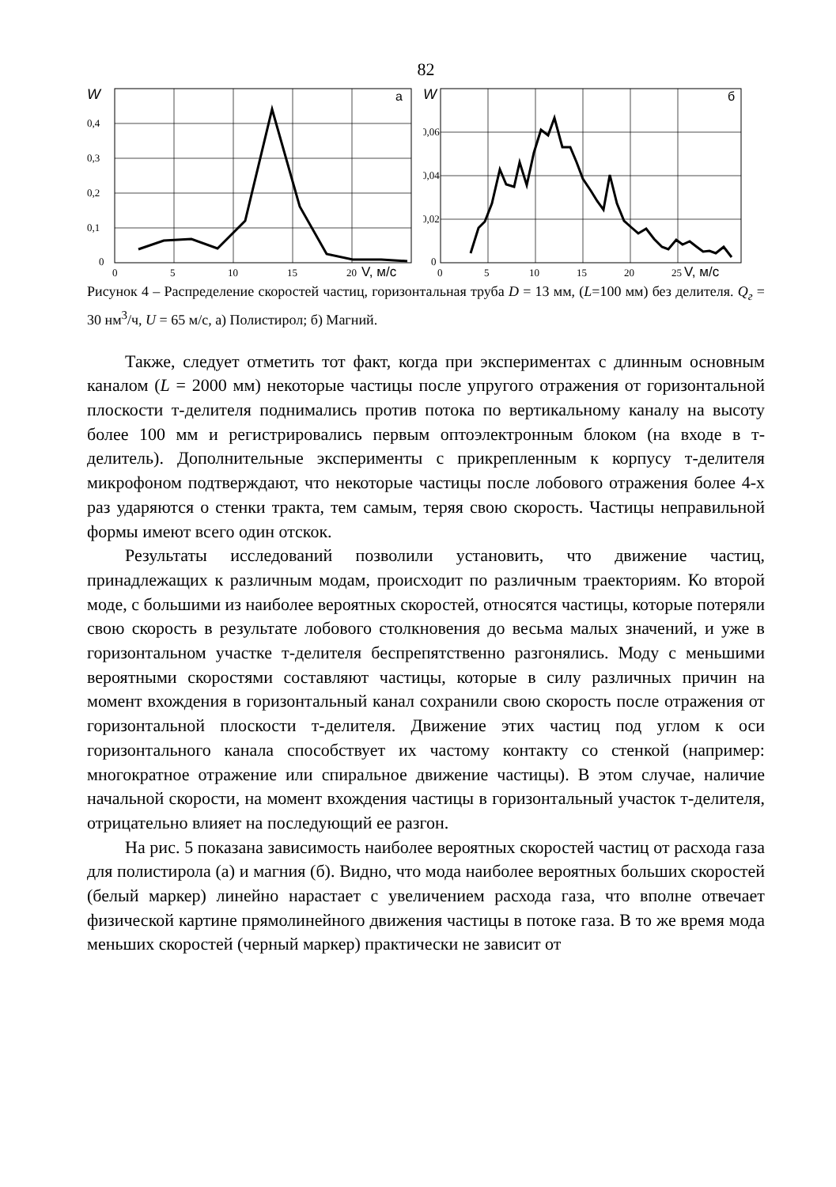82
W
а
0,4
0,3
0,2
0,1
0
0
5
10
15
20
V, м/с
W
б
0,06
0,04
0,02
0
0
5
10
15
20
25
V, м/с
Рисунок 4 – Распределение скоростей частиц, горизонтальная труба D = 13 мм, (L=100 мм) без делителя. Q<sub>г</sub> = 30 нм<sup>3</sup>/ч, U = 65 м/с, а) Полистирол; б) Магний.
Также, следует отметить тот факт, когда при экспериментах с длинным основным каналом (L = 2000 мм) некоторые частицы после упругого отражения от горизонтальной плоскости т-делителя поднимались против потока по вертикальному каналу на высоту более 100 мм и регистрировались первым оптоэлектронным блоком (на входе в т-делитель). Дополнительные эксперименты с прикрепленным к корпусу т-делителя микрофоном подтверждают, что некоторые частицы после лобового отражения более 4-х раз ударяются о стенки тракта, тем самым, теряя свою скорость. Частицы неправильной формы имеют всего один отскок.
Результаты исследований позволили установить, что движение частиц, принадлежащих к различным модам, происходит по различным траекториям. Ко второй моде, с большими из наиболее вероятных скоростей, относятся частицы, которые потеряли свою скорость в результате лобового столкновения до весьма малых значений, и уже в горизонтальном участке т-делителя беспрепятственно разгонялись. Моду с меньшими вероятными скоростями составляют частицы, которые в силу различных причин на момент вхождения в горизонтальный канал сохранили свою скорость после отражения от горизонтальной плоскости т-делителя. Движение этих частиц под углом к оси горизонтального канала способствует их частому контакту со стенкой (например: многократное отражение или спиральное движение частицы). В этом случае, наличие начальной скорости, на момент вхождения частицы в горизонтальный участок т-делителя, отрицательно влияет на последующий ее разгон.
На рис. 5 показана зависимость наиболее вероятных скоростей частиц от расхода газа для полистирола (а) и магния (б). Видно, что мода наиболее вероятных больших скоростей (белый маркер) линейно нарастает с увеличением расхода газа, что вполне отвечает физической картине прямолинейного движения частицы в потоке газа. В то же время мода меньших скоростей (черный маркер) практически не зависит от